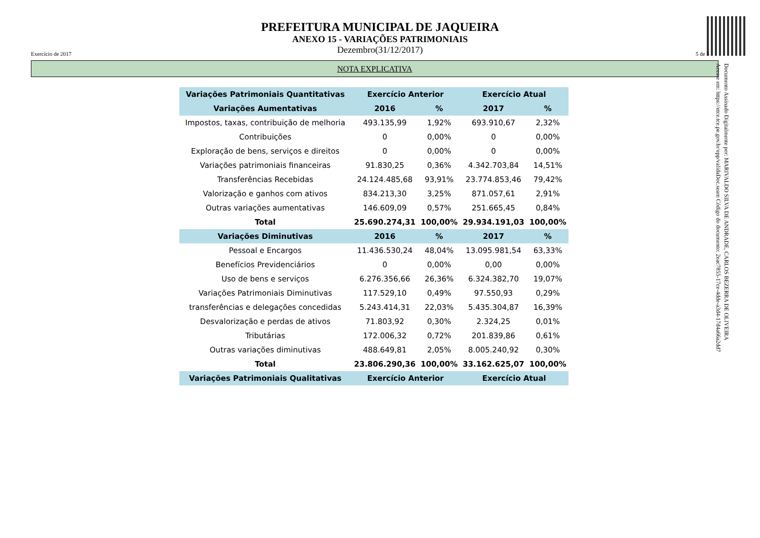PREFEITURA MUNICIPAL DE JAQUEIRA
ANEXO 15 - VARIAÇÕES PATRIMONIAIS
Dezembro(31/12/2017)
Exercício de 2017 5 de 5
NOTA EXPLICATIVA
Documento Assinado Digitalmente por: MARIVALDO SILVA DE ANDRADE, CARLOS BEZERRA DE OLIVEIRA
Acesse em: https://etce.tce.pe.gov.br/epp/validaDoc.seam Código do documento: 2eac7855-17ce-4dde-a3d4-17d4a66a2dd7
| Variações Patrimoniais Quantitativas | Exercício Anterior | | Exercício Atual | |
| --- | --- | --- | --- | --- |
| Variações Aumentativas | 2016 | % | 2017 | % |
| Impostos, taxas, contribuição de melhoria | 493.135,99 | 1,92% | 693.910,67 | 2,32% |
| Contribuições | 0 | 0,00% | 0 | 0,00% |
| Exploração de bens, serviços e direitos | 0 | 0,00% | 0 | 0,00% |
| Variações patrimoniais financeiras | 91.830,25 | 0,36% | 4.342.703,84 | 14,51% |
| Transferências Recebidas | 24.124.485,68 | 93,91% | 23.774.853,46 | 79,42% |
| Valorização e ganhos com ativos | 834.213,30 | 3,25% | 871.057,61 | 2,91% |
| Outras variações aumentativas | 146.609,09 | 0,57% | 251.665,45 | 0,84% |
| Total | 25.690.274,31 | 100,00% | 29.934.191,03 | 100,00% |
| Variações Diminutivas | 2016 | % | 2017 | % |
| Pessoal e Encargos | 11.436.530,24 | 48,04% | 13.095.981,54 | 63,33% |
| Benefícios Previdenciários | 0 | 0,00% | 0,00 | 0,00% |
| Uso de bens e serviços | 6.276.356,66 | 26,36% | 6.324.382,70 | 19,07% |
| Variações Patrimoniais Diminutivas | 117.529,10 | 0,49% | 97.550,93 | 0,29% |
| transferências e delegações concedidas | 5.243.414,31 | 22,03% | 5.435.304,87 | 16,39% |
| Desvalorização e perdas de ativos | 71.803,92 | 0,30% | 2.324,25 | 0,01% |
| Tributárias | 172.006,32 | 0,72% | 201.839,86 | 0,61% |
| Outras variações diminutivas | 488.649,81 | 2,05% | 8.005.240,92 | 0,30% |
| Total | 23.806.290,36 | 100,00% | 33.162.625,07 | 100,00% |
| Variações Patrimoniais Qualitativas | Exercício Anterior | | Exercício Atual | |